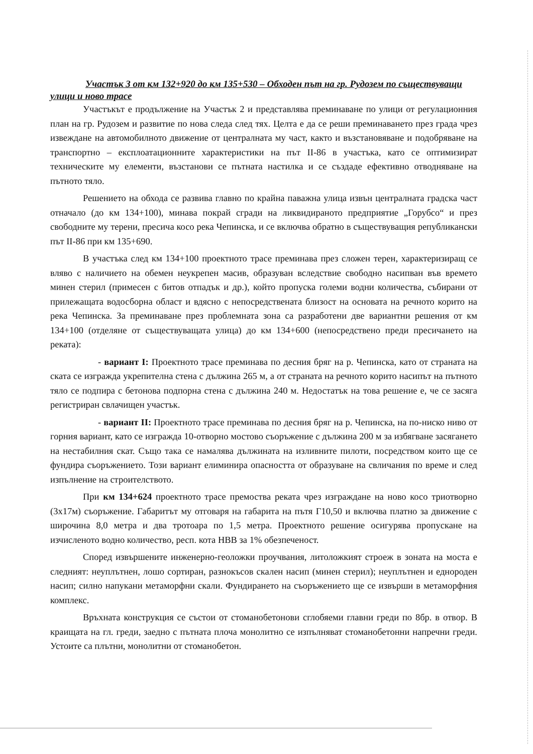Участък 3 от км 132+920 до км 135+530 – Обходен път на гр. Рудозем по съществуващи улици и ново трасе
Участъкът е продължение на Участък 2 и представлява преминаване по улици от регулационния план на гр. Рудозем и развитие по нова следа след тях. Целта е да се реши преминаването през града чрез извеждане на автомобилното движение от централната му част, както и възстановяване и подобряване на транспортно – експлоатационните характеристики на път II-86 в участъка, като се оптимизират техническите му елементи, възстанови се пътната настилка и се създаде ефективно отводняване на пътното тяло.
Решението на обхода се развива главно по крайна паважна улица извън централната градска част отначало (до км 134+100), минава покрай сгради на ликвидираното предприятие „Горубсо“ и през свободните му терени, пресича косо река Чепинска, и се включва обратно в съществуващия републикански път II-86 при км 135+690.
В участъка след км 134+100 проектното трасе преминава през сложен терен, характеризиращ се вляво с наличието на обемен неукрепен масив, образуван вследствие свободно насипван във времето минен стерил (примесен с битов отпадък и др.), който пропуска големи водни количества, събирани от прилежащата водосборна област и вдясно с непосредствената близост на основата на речното корито на река Чепинска. За преминаване през проблемната зона са разработени две вариантни решения от км 134+100 (отделяне от съществуващата улица) до км 134+600 (непосредствено преди пресичането на реката):
- вариант I: Проектното трасе преминава по десния бряг на р. Чепинска, като от страната на ската се изгражда укрепителна стена с дължина 265 м, а от страната на речното корито насипът на пътното тяло се подпира с бетонова подпорна стена с дължина 240 м. Недостатък на това решение е, че се засяга регистриран свлачищен участък.
- вариант II: Проектното трасе преминава по десния бряг на р. Чепинска, на по-ниско ниво от горния вариант, като се изгражда 10-отворно мостово съоръжение с дължина 200 м за избягване засягането на нестабилния скат. Също така се намалява дължината на изливните пилоти, посредством които ще се фундира съоръжението. Този вариант елиминира опасността от образуване на свличания по време и след изпълнение на строителството.
При км 134+624 проектното трасе премоства реката чрез изграждане на ново косо триотворно (3х17м) съоръжение. Габаритът му отговаря на габарита на пътя Г10,50 и включва платно за движение с широчина 8,0 метра и два тротоара по 1,5 метра. Проектното решение осигурява пропускане на изчисленото водно количество, респ. кота НВВ за 1% обезпеченост.
Според извършените инженерно-геоложки проучвания, литоложкият строеж в зоната на моста е следният: неуплътнен, лошо сортиран, разнокъсов скален насип (минен стерил); неуплътнен и еднороден насип; силно напукани метаморфни скали. Фундирането на съоръжението ще се извърши в метаморфния комплекс.
Връхната конструкция се състои от стоманобетонови сглобяеми главни греди по 8бр. в отвор. В краищата на гл. греди, заедно с пътната плоча монолитно се изпълняват стоманобетонни напречни греди. Устоите са плътни, монолитни от стоманобетон.